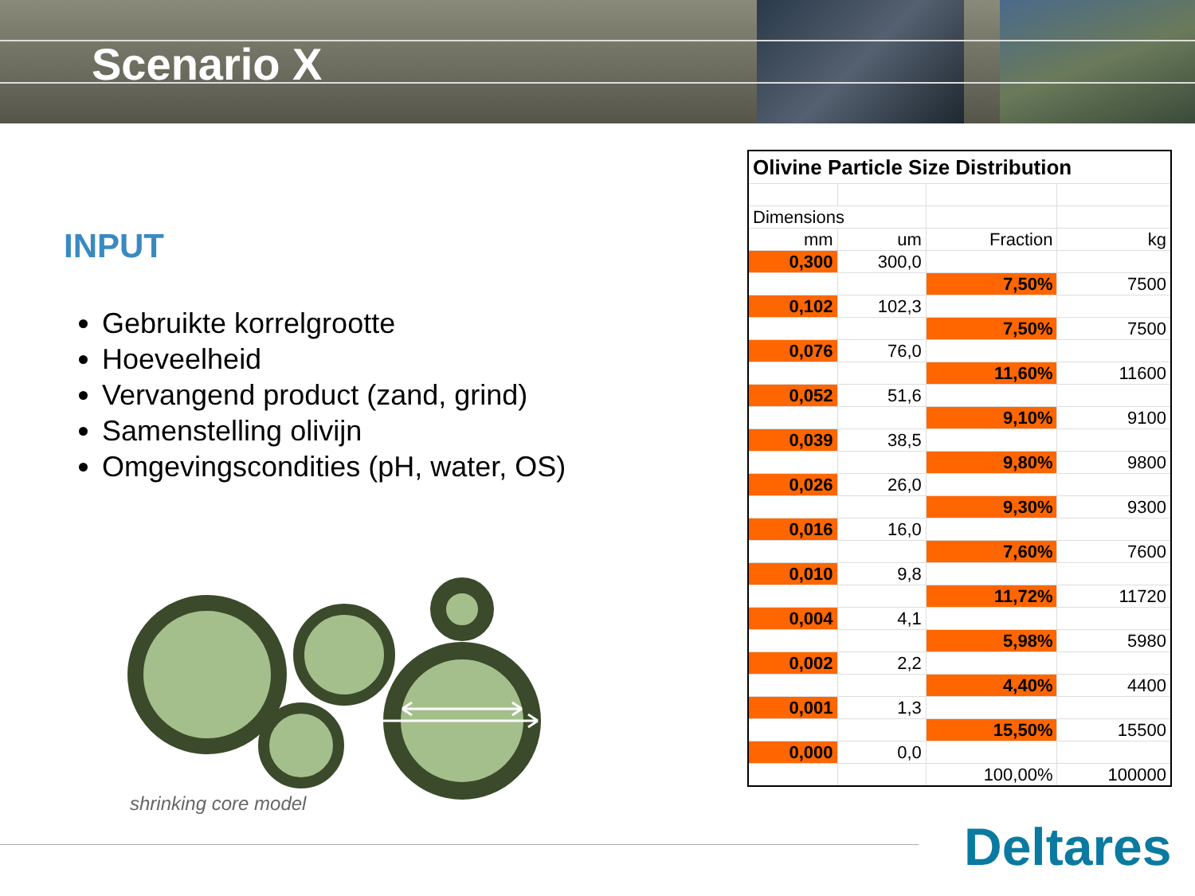Scenario X
INPUT
Gebruikte korrelgrootte
Hoeveelheid
Vervangend product (zand, grind)
Samenstelling olivijn
Omgevingscondities (pH, water, OS)
shrinking core model
| Olivine Particle Size Distribution | | | |
| Dimensions | | | |
| mm | um | Fraction | kg |
| 0,300 | 300,0 | | |
| | | 7,50% | 7500 |
| 0,102 | 102,3 | | |
| | | 7,50% | 7500 |
| 0,076 | 76,0 | | |
| | | 11,60% | 11600 |
| 0,052 | 51,6 | | |
| | | 9,10% | 9100 |
| 0,039 | 38,5 | | |
| | | 9,80% | 9800 |
| 0,026 | 26,0 | | |
| | | 9,30% | 9300 |
| 0,016 | 16,0 | | |
| | | 7,60% | 7600 |
| 0,010 | 9,8 | | |
| | | 11,72% | 11720 |
| 0,004 | 4,1 | | |
| | | 5,98% | 5980 |
| 0,002 | 2,2 | | |
| | | 4,40% | 4400 |
| 0,001 | 1,3 | | |
| | | 15,50% | 15500 |
| 0,000 | 0,0 | | |
| | | 100,00% | 100000 |
Deltares